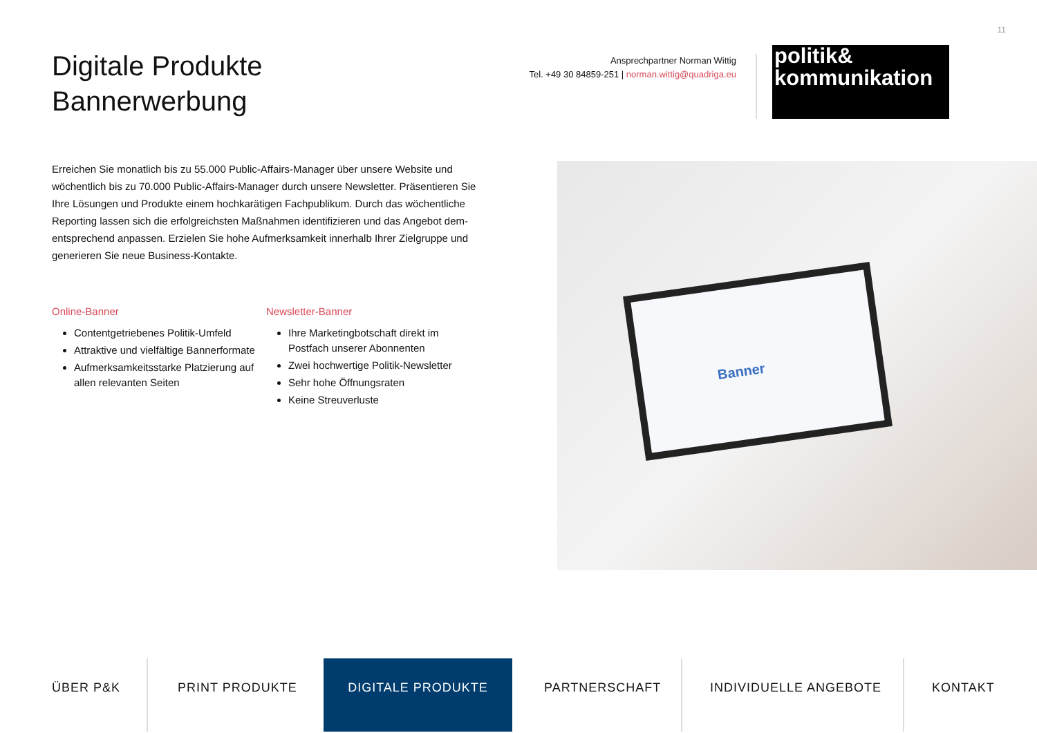11
Digitale Produkte
Bannerwerbung
Ansprechpartner Norman Wittig
Tel. +49 30 84859-251 | norman.wittig@quadriga.eu
politik&
kommunikation
Erreichen Sie monatlich bis zu 55.000 Public-Affairs-Manager über unsere Website und wöchentlich bis zu 70.000 Public-Affairs-Manager durch unsere Newsletter. Präsentieren Sie Ihre Lösungen und Produkte einem hochkarätigen Fachpublikum. Durch das wöchentliche Reporting lassen sich die erfolgreichsten Maßnahmen identifizieren und das Angebot dem­entsprechend anpassen. Erzielen Sie hohe Aufmerksamkeit innerhalb Ihrer Zielgruppe und generieren Sie neue Business-Kontakte.
Online-Banner
Contentgetriebenes Politik-Umfeld
Attraktive und vielfältige Bannerformate
Aufmerksamkeitsstarke Platzierung auf allen relevanten Seiten
Newsletter-Banner
Ihre Marketingbotschaft direkt im Postfach unserer Abonnenten
Zwei hochwertige Politik-Newsletter
Sehr hohe Öffnungsraten
Keine Streuverluste
Banner
ÜBER P&K PRINT PRODUKTE DIGITALE PRODUKTE PARTNERSCHAFT INDIVIDUELLE ANGEBOTE KONTAKT